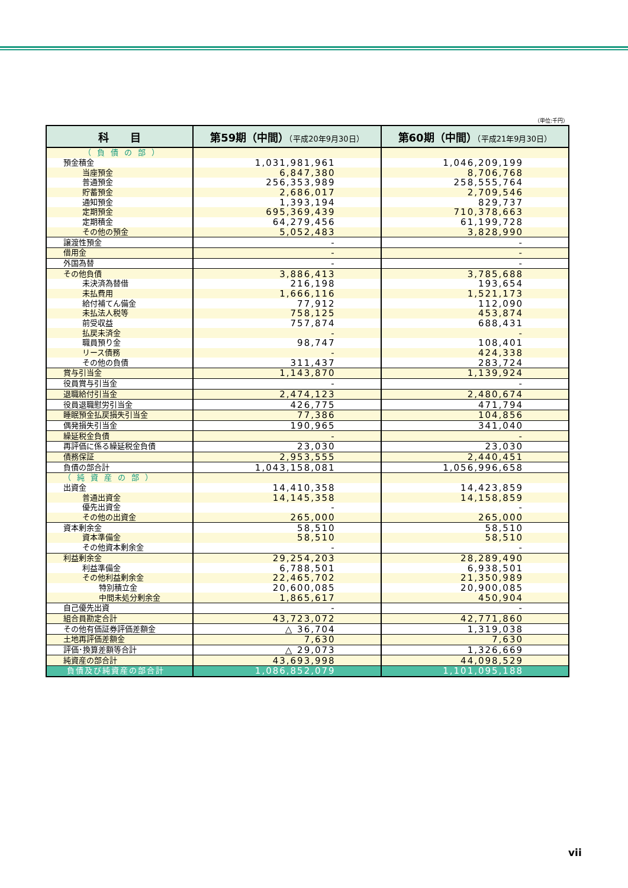（単位:千円）
| 科 目 | 第59期（中間） （平成20年9月30日） | 第60期（中間） （平成21年9月30日） |
| --- | --- | --- |
| （負債の部） | | |
| 預金積金 | 1,031,981,961 | 1,046,209,199 |
| 当座預金 | 6,847,380 | 8,706,768 |
| 普通預金 | 256,353,989 | 258,555,764 |
| 貯蓄預金 | 2,686,017 | 2,709,546 |
| 通知預金 | 1,393,194 | 829,737 |
| 定期預金 | 695,369,439 | 710,378,663 |
| 定期積金 | 64,279,456 | 61,199,728 |
| その他の預金 | 5,052,483 | 3,828,990 |
| 譲渡性預金 | - | - |
| 借用金 | - | - |
| 外国為替 | - | - |
| その他負債 | 3,886,413 | 3,785,688 |
| 未決済為替借 | 216,198 | 193,654 |
| 未払費用 | 1,666,116 | 1,521,173 |
| 給付補てん備金 | 77,912 | 112,090 |
| 未払法人税等 | 758,125 | 453,874 |
| 前受収益 | 757,874 | 688,431 |
| 払戻未済金 | - | - |
| 職員預り金 | 98,747 | 108,401 |
| リース債務 | - | 424,338 |
| その他の負債 | 311,437 | 283,724 |
| 賞与引当金 | 1,143,870 | 1,139,924 |
| 役員賞与引当金 | - | - |
| 退職給付引当金 | 2,474,123 | 2,480,674 |
| 役員退職慰労引当金 | 426,775 | 471,794 |
| 睡眠預金払戻損失引当金 | 77,386 | 104,856 |
| 偶発損失引当金 | 190,965 | 341,040 |
| 繰延税金負債 | - | - |
| 再評価に係る繰延税金負債 | 23,030 | 23,030 |
| 債務保証 | 2,953,555 | 2,440,451 |
| 負債の部合計 | 1,043,158,081 | 1,056,996,658 |
| （純資産の部） | | |
| 出資金 | 14,410,358 | 14,423,859 |
| 普通出資金 | 14,145,358 | 14,158,859 |
| 優先出資金 | - | - |
| その他の出資金 | 265,000 | 265,000 |
| 資本剰余金 | 58,510 | 58,510 |
| 資本準備金 | 58,510 | 58,510 |
| その他資本剰余金 | - | - |
| 利益剰余金 | 29,254,203 | 28,289,490 |
| 利益準備金 | 6,788,501 | 6,938,501 |
| その他利益剰余金 | 22,465,702 | 21,350,989 |
| 特別積立金 | 20,600,085 | 20,900,085 |
| 中間未処分剰余金 | 1,865,617 | 450,904 |
| 自己優先出資 | - | - |
| 組合員勘定合計 | 43,723,072 | 42,771,860 |
| その他有価証券評価差額金 | △ 36,704 | 1,319,038 |
| 土地再評価差額金 | 7,630 | 7,630 |
| 評価･換算差額等合計 | △ 29,073 | 1,326,669 |
| 純資産の部合計 | 43,693,998 | 44,098,529 |
| 負債及び純資産の部合計 | 1,086,852,079 | 1,101,095,188 |
vii